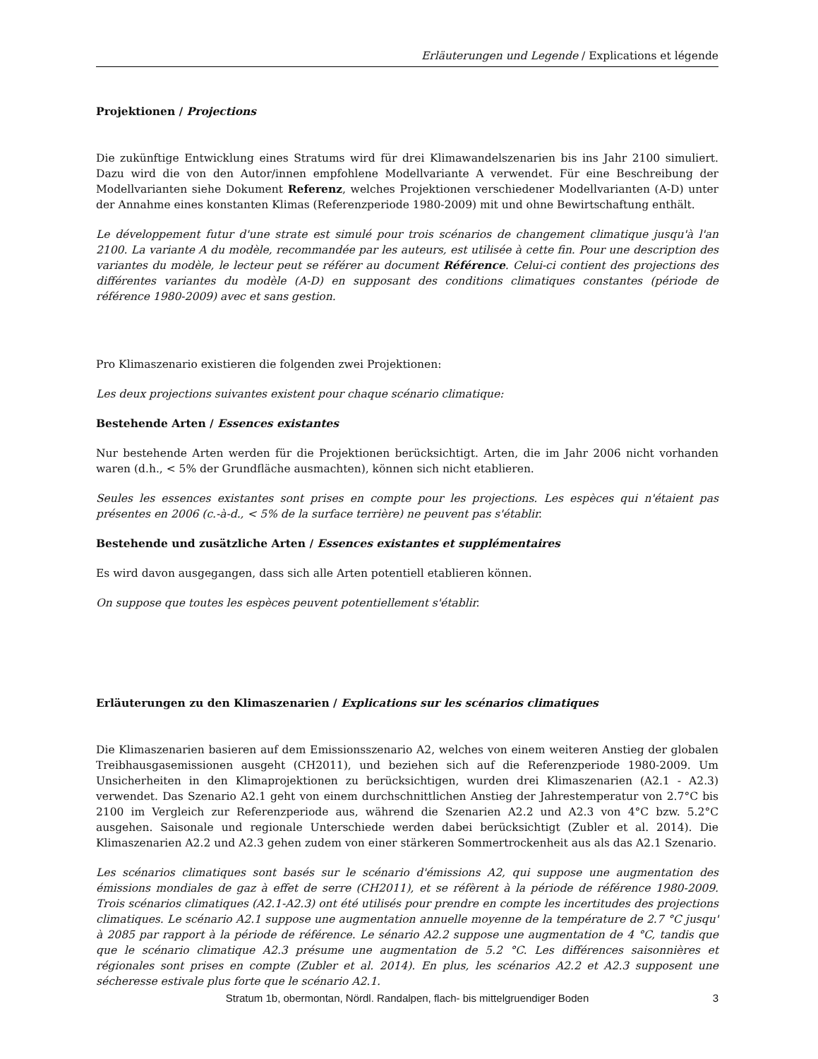Erläuterungen und Legende / Explications et légende
Projektionen / Projections
Die zukünftige Entwicklung eines Stratums wird für drei Klimawandelszenarien bis ins Jahr 2100 simuliert. Dazu wird die von den Autor/innen empfohlene Modellvariante A verwendet. Für eine Beschreibung der Modellvarianten siehe Dokument Referenz, welches Projektionen verschiedener Modellvarianten (A-D) unter der Annahme eines konstanten Klimas (Referenzperiode 1980-2009) mit und ohne Bewirtschaftung enthält.
Le développement futur d'une strate est simulé pour trois scénarios de changement climatique jusqu'à l'an 2100. La variante A du modèle, recommandée par les auteurs, est utilisée à cette fin. Pour une description des variantes du modèle, le lecteur peut se référer au document Référence. Celui-ci contient des projections des différentes variantes du modèle (A-D) en supposant des conditions climatiques constantes (période de référence 1980-2009) avec et sans gestion.
Pro Klimaszenario existieren die folgenden zwei Projektionen:
Les deux projections suivantes existent pour chaque scénario climatique:
Bestehende Arten / Essences existantes
Nur bestehende Arten werden für die Projektionen berücksichtigt. Arten, die im Jahr 2006 nicht vorhanden waren (d.h., < 5% der Grundfläche ausmachten), können sich nicht etablieren.
Seules les essences existantes sont prises en compte pour les projections. Les espèces qui n'étaient pas présentes en 2006 (c.-à-d., < 5% de la surface terrière) ne peuvent pas s'établir.
Bestehende und zusätzliche Arten / Essences existantes et supplémentaires
Es wird davon ausgegangen, dass sich alle Arten potentiell etablieren können.
On suppose que toutes les espèces peuvent potentiellement s'établir.
Erläuterungen zu den Klimaszenarien / Explications sur les scénarios climatiques
Die Klimaszenarien basieren auf dem Emissionsszenario A2, welches von einem weiteren Anstieg der globalen Treibhausgasemissionen ausgeht (CH2011), und beziehen sich auf die Referenzperiode 1980-2009. Um Unsicherheiten in den Klimaprojektionen zu berücksichtigen, wurden drei Klimaszenarien (A2.1 - A2.3) verwendet. Das Szenario A2.1 geht von einem durchschnittlichen Anstieg der Jahrestemperatur von 2.7°C bis 2100 im Vergleich zur Referenzperiode aus, während die Szenarien A2.2 und A2.3 von 4°C bzw. 5.2°C ausgehen. Saisonale und regionale Unterschiede werden dabei berücksichtigt (Zubler et al. 2014). Die Klimaszenarien A2.2 und A2.3 gehen zudem von einer stärkeren Sommertrockenheit aus als das A2.1 Szenario.
Les scénarios climatiques sont basés sur le scénario d'émissions A2, qui suppose une augmentation des émissions mondiales de gaz à effet de serre (CH2011), et se réfèrent à la période de référence 1980-2009. Trois scénarios climatiques (A2.1-A2.3) ont été utilisés pour prendre en compte les incertitudes des projections climatiques. Le scénario A2.1 suppose une augmentation annuelle moyenne de la température de 2.7 °C jusqu' à 2085 par rapport à la période de référence. Le sénario A2.2 suppose une augmentation de 4 °C, tandis que que le scénario climatique A2.3 présume une augmentation de 5.2 °C. Les différences saisonnières et régionales sont prises en compte (Zubler et al. 2014). En plus, les scénarios A2.2 et A2.3 supposent une sécheresse estivale plus forte que le scénario A2.1.
Stratum 1b, obermontan, Nördl. Randalpen, flach- bis mittelgruendiger Boden
3